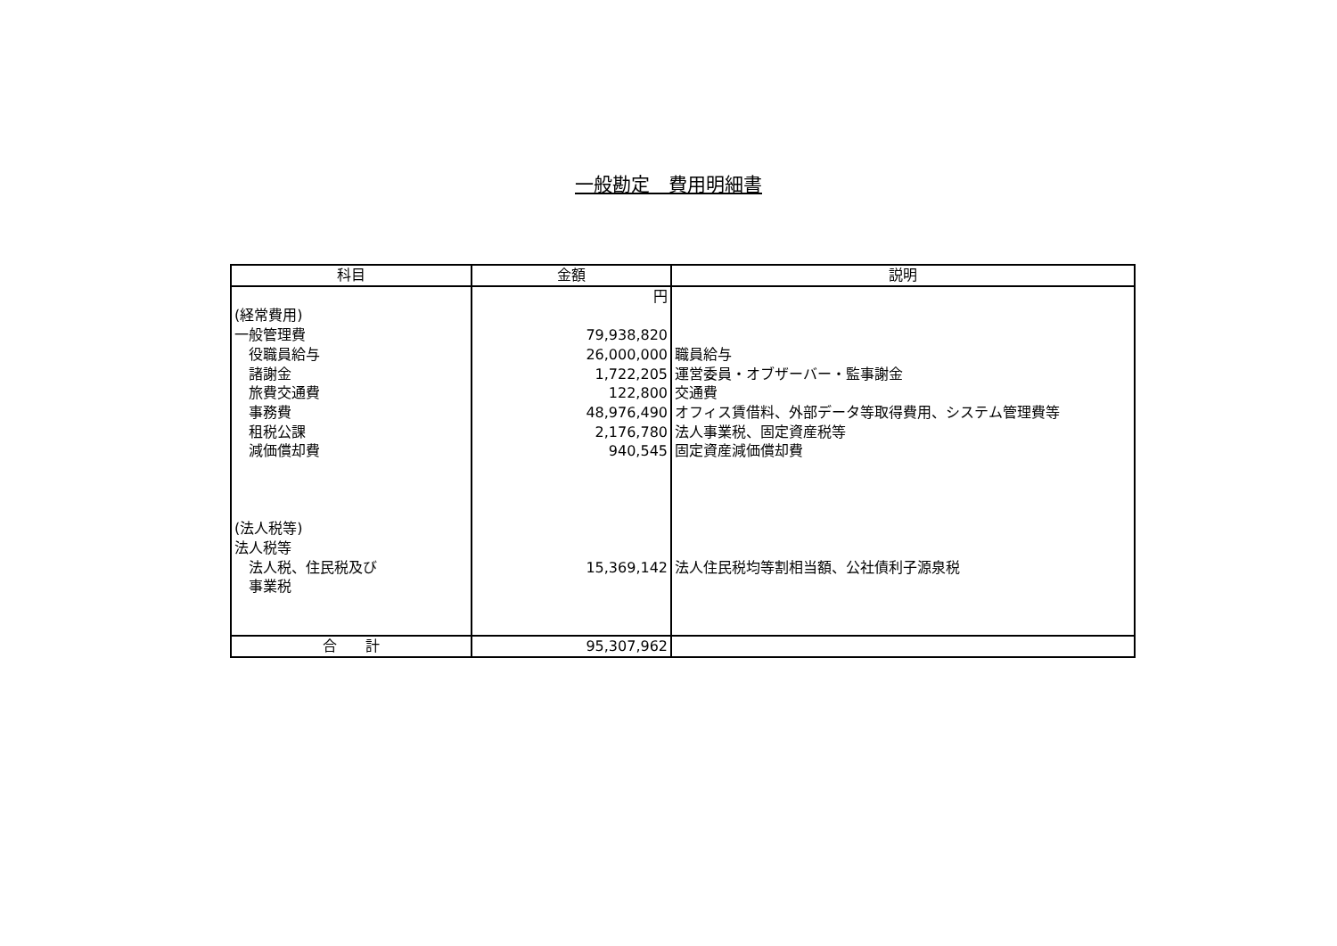一般勘定　費用明細書
| 科目 | 金額 | 説明 |
| --- | --- | --- |
| (経常費用) 一般管理費 役職員給与 諸謝金 旅費交通費 事務費 租税公課 減価償却費 (法人税等) 法人税等 法人税、住民税及び 事業税 | 円 79,938,820 26,000,000 1,722,205 122,800 48,976,490 2,176,780 940,545 15,369,142 | 職員給与 運営委員・オブザーバー・監事謝金 交通費 オフィス賃借料、外部データ等取得費用、システム管理費等 法人事業税、固定資産税等 固定資産減価償却費 法人住民税均等割相当額、公社債利子源泉税 |
| 合 計 | 95,307,962 | |